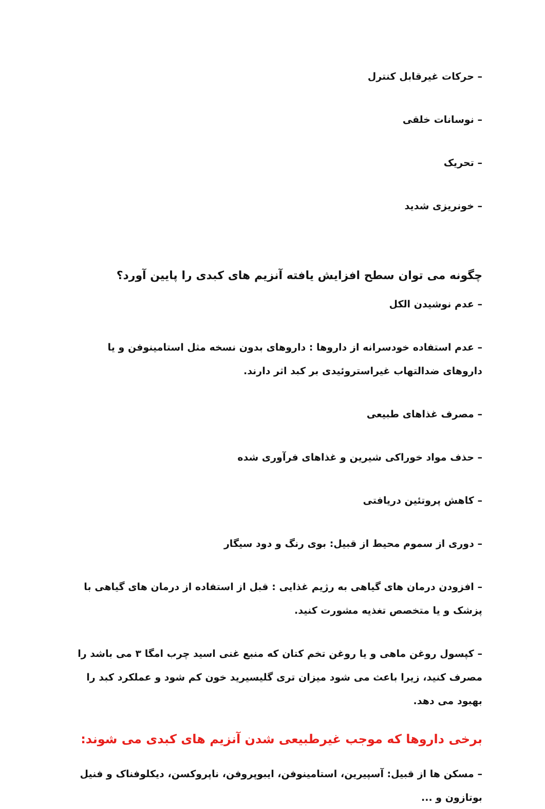– حرکات غیرقابل کنترل
– نوسانات خلقی
– تحریک
– خونریزی شدید
چگونه می توان سطح افزایش یافته آنزیم های کبدی را پایین آورد؟
– عدم نوشیدن الکل
– عدم استفاده خودسرانه از داروها : داروهای بدون نسخه مثل استامینوفن و یا داروهای ضدالتهاب غیراستروئیدی بر کبد اثر دارند.
– مصرف غذاهای طبیعی
– حذف مواد خوراکی شیرین و غذاهای فرآوری شده
– کاهش پروتئین دریافتی
– دوری از سموم محیط از قبیل: بوی رنگ و دود سیگار
– افزودن درمان های گیاهی به رژیم غذایی : قبل از استفاده از درمان های گیاهی با پزشک و یا متخصص تغذیه مشورت کنید.
– کپسول روغن ماهی و یا روغن تخم کتان که منبع غنی اسید چرب امگا ۳ می باشد را مصرف کنید، زیرا باعث می شود میزان تری گلیسیرید خون کم شود و عملکرد کبد را بهبود می دهد.
برخی داروها که موجب غیرطبیعی شدن آنزیم های کبدی می شوند:
– مسکن ها از قبیل: آسپیرین، استامینوفن، ایبوپروفن، ناپروکسن، دیکلوفناک و فنیل بوتازون و ...